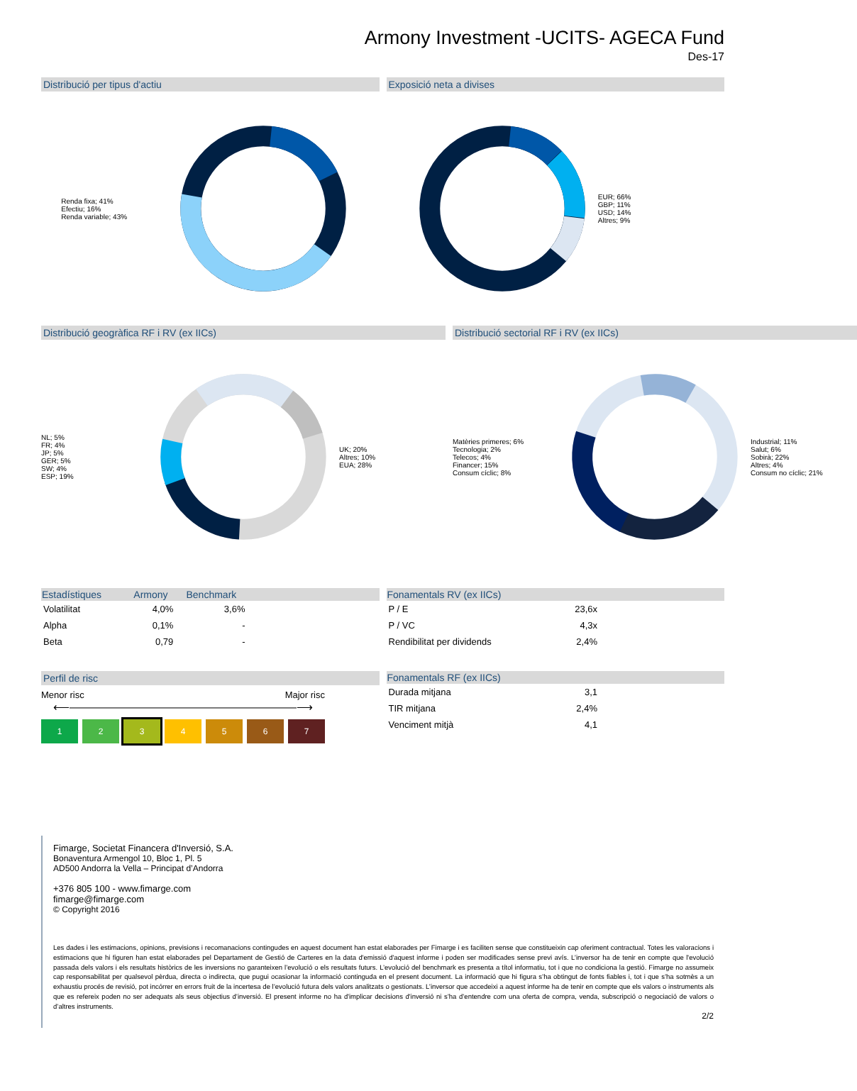Armony Investment -UCITS- AGECA Fund
Des-17
Distribució per tipus d'actiu
Renda fixa; 41%
Efectiu; 16%
Renda variable; 43%
Exposició neta a divises
EUR; 66%
GBP; 11%
USD; 14%
Altres; 9%
Distribució geogràfica RF i RV (ex IICs)
NL; 5%
FR; 4%
JP; 5%
GER; 5%
SW; 4%
ESP; 19%
UK; 20%
Altres; 10%
EUA; 28%
Distribució sectorial RF i RV (ex IICs)
Matèries primeres; 6%
Tecnologia; 2%
Telecos; 4%
Financer; 15%
Consum cíclic; 8%
Industrial; 11%
Salut; 6%
Sobirà; 22%
Altres; 4%
Consum no cíclic; 21%
| Estadístiques | Armony | Benchmark | |
| --- | --- | --- | --- |
| Volatilitat | 4,0% | 3,6% | |
| Alpha | 0,1% | - | |
| Beta | 0,79 | - | |
| Fonamentals RV (ex IICs) | | |
| --- | --- | --- |
| P / E | 23,6x | |
| P / VC | 4,3x | |
| Rendibilitat per dividends | 2,4% | |
Perfil de risc
Menor risc Major risc
⟵――――――――――――――――――――⟶
1 2 3 4 5 6 7
| Fonamentals RF (ex IICs) | | |
| --- | --- | --- |
| Durada mitjana | 3,1 | |
| TIR mitjana | 2,4% | |
| Venciment mitjà | 4,1 | |
Fimarge, Societat Financera d'Inversió, S.A.
Bonaventura Armengol 10, Bloc 1, Pl. 5
AD500 Andorra la Vella – Principat d’Andorra
+376 805 100 - www.fimarge.com
fimarge@fimarge.com
© Copyright 2016
Les dades i les estimacions, opinions, previsions i recomanacions contingudes en aquest document han estat elaborades per Fimarge i es faciliten sense que constitueixin cap oferiment contractual. Totes les valoracions i estimacions que hi figuren han estat elaborades pel Departament de Gestió de Carteres en la data d'emissió d'aquest informe i poden ser modificades sense previ avís. L’inversor ha de tenir en compte que l'evolució passada dels valors i els resultats històrics de les inversions no garanteixen l’evolució o els resultats futurs. L’evolució del benchmark es presenta a títol informatiu, tot i que no condiciona la gestió. Fimarge no assumeix cap responsabilitat per qualsevol pèrdua, directa o indirecta, que pugui ocasionar la informació continguda en el present document. La informació que hi figura s’ha obtingut de fonts fiables i, tot i que s’ha sotmès a un exhaustiu procés de revisió, pot incórrer en errors fruit de la incertesa de l’evolució futura dels valors analitzats o gestionats. L’inversor que accedeixi a aquest informe ha de tenir en compte que els valors o instruments als que es refereix poden no ser adequats als seus objectius d’inversió. El present informe no ha d'implicar decisions d'inversió ni s’ha d’entendre com una oferta de compra, venda, subscripció o negociació de valors o d’altres instruments.
2/2